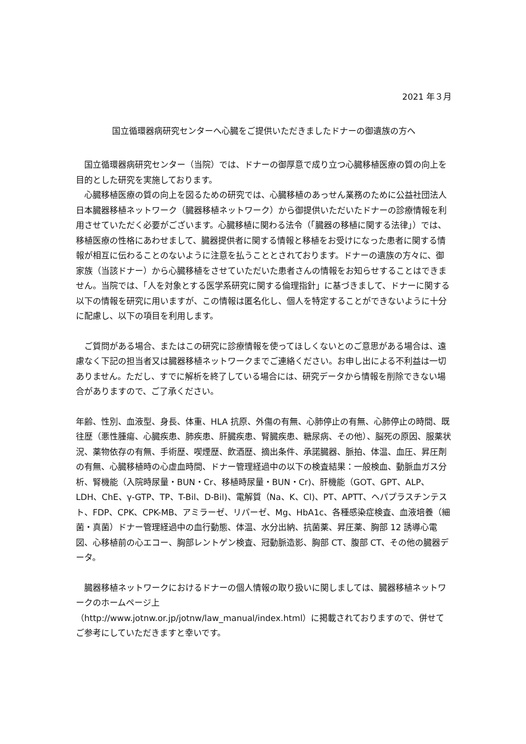2021 年３月
国立循環器病研究センターへ心臓をご提供いただきましたドナーの御遺族の方へ
国立循環器病研究センター（当院）では、ドナーの御厚意で成り立つ心臓移植医療の質の向上を目的とした研究を実施しております。
心臓移植医療の質の向上を図るための研究では、心臓移植のあっせん業務のために公益社団法人日本臓器移植ネットワーク（臓器移植ネットワーク）から御提供いただいたドナーの診療情報を利用させていただく必要がございます。心臓移植に関わる法令（「臓器の移植に関する法律」）では、移植医療の性格にあわせまして、臓器提供者に関する情報と移植をお受けになった患者に関する情報が相互に伝わることのないように注意を払うこととされております。ドナーの遺族の方々に、御家族（当該ドナー）から心臓移植をさせていただいた患者さんの情報をお知らせすることはできません。当院では、「人を対象とする医学系研究に関する倫理指針」に基づきまして、ドナーに関する以下の情報を研究に用いますが、この情報は匿名化し、個人を特定することができないように十分に配慮し、以下の項目を利用します。
ご質問がある場合、またはこの研究に診療情報を使ってほしくないとのご意思がある場合は、遠慮なく下記の担当者又は臓器移植ネットワークまでご連絡ください。お申し出による不利益は一切ありません。ただし、すでに解析を終了している場合には、研究データから情報を削除できない場合がありますので、ご了承ください。
年齢、性別、血液型、身長、体重、HLA 抗原、外傷の有無、心肺停止の有無、心肺停止の時間、既往歴（悪性腫瘍、心臓疾患、肺疾患、肝臓疾患、腎臓疾患、糖尿病、その他）、脳死の原因、服薬状況、薬物依存の有無、手術歴、喫煙歴、飲酒歴、摘出条件、承諾臓器、脈拍、体温、血圧、昇圧剤の有無、心臓移植時の心虚血時間、ドナー管理経過中の以下の検査結果：一般検血、動脈血ガス分析、腎機能（入院時尿量・BUN・Cr、移植時尿量・BUN・Cr)、肝機能（GOT、GPT、ALP、LDH、ChE、γ-GTP、TP、T-Bil、D-Bil)、電解質（Na、K、Cl)、PT、APTT、ヘパプラスチンテスト、FDP、CPK、CPK-MB、アミラーゼ、リパーゼ、Mg、HbA1c、各種感染症検査、血液培養（細菌・真菌）ドナー管理経過中の血行動態、体温、水分出納、抗菌薬、昇圧薬、胸部 12 誘導心電図、心移植前の心エコー、胸部レントゲン検査、冠動脈造影、胸部 CT、腹部 CT、その他の臓器データ。
臓器移植ネットワークにおけるドナーの個人情報の取り扱いに関しましては、臓器移植ネットワークのホームページ上
（http://www.jotnw.or.jp/jotnw/law_manual/index.html）に掲載されておりますので、併せてご参考にしていただきますと幸いです。